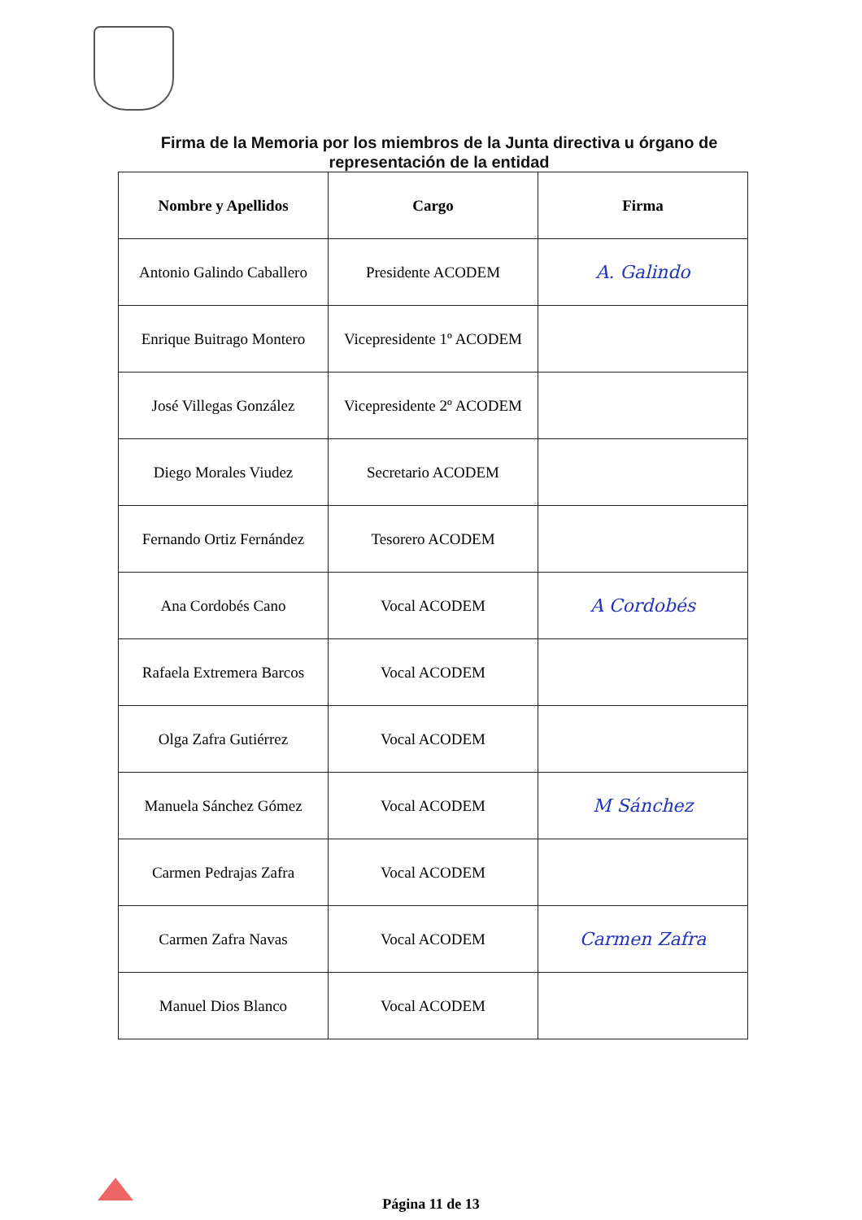Firma de la Memoria por los miembros de la Junta directiva u órgano de representación de la entidad
| Nombre y Apellidos | Cargo | Firma |
| --- | --- | --- |
| Antonio Galindo Caballero | Presidente ACODEM | A. Galindo |
| Enrique Buitrago Montero | Vicepresidente 1º ACODEM | |
| José Villegas González | Vicepresidente 2º ACODEM | |
| Diego Morales Viudez | Secretario ACODEM | |
| Fernando Ortiz Fernández | Tesorero ACODEM | |
| Ana Cordobés Cano | Vocal ACODEM | A Cordobés |
| Rafaela Extremera Barcos | Vocal ACODEM | |
| Olga Zafra Gutiérrez | Vocal ACODEM | |
| Manuela Sánchez Gómez | Vocal ACODEM | M Sánchez |
| Carmen Pedrajas Zafra | Vocal ACODEM | |
| Carmen Zafra Navas | Vocal ACODEM | Carmen Zafra |
| Manuel Dios Blanco | Vocal ACODEM | |
Página 11 de 13